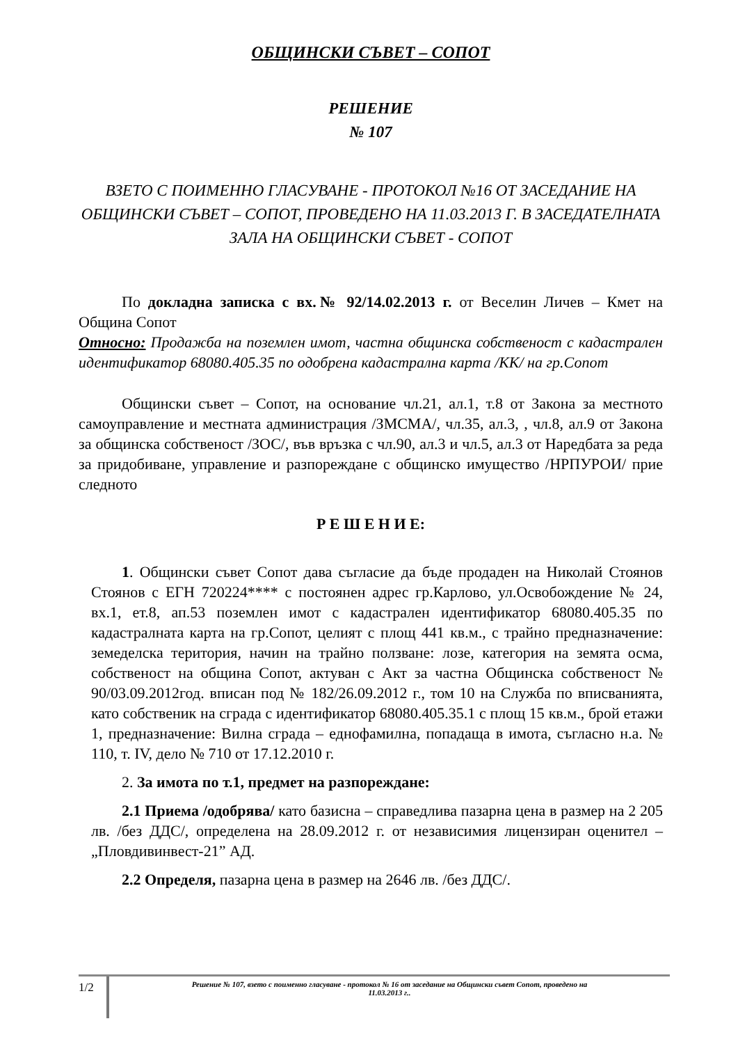ОБЩИНСКИ СЪВЕТ – СОПОТ
РЕШЕНИЕ
№ 107
ВЗЕТО С ПОИМЕННО ГЛАСУВАНЕ - ПРОТОКОЛ №16 ОТ ЗАСЕДАНИЕ НА ОБЩИНСКИ СЪВЕТ – СОПОТ, ПРОВЕДЕНО НА 11.03.2013 Г. В ЗАСЕДАТЕЛНАТА ЗАЛА НА ОБЩИНСКИ СЪВЕТ - СОПОТ
По докладна записка с вх.№ 92/14.02.2013 г. от Веселин Личев – Кмет на Община Сопот
Относно: Продажба на поземлен имот, частна общинска собственост с кадастрален идентификатор 68080.405.35 по одобрена кадастрална карта /КК/ на гр.Сопот
Общински съвет – Сопот, на основание чл.21, ал.1, т.8 от Закона за местното самоуправление и местната администрация /ЗМСМА/, чл.35, ал.3, , чл.8, ал.9 от Закона за общинска собственост /ЗОС/, във връзка с чл.90, ал.3 и чл.5, ал.3 от Наредбата за реда за придобиване, управление и разпореждане с общинско имущество /НРПУРОИ/ прие следното
Р Е Ш Е Н И Е:
1. Общински съвет Сопот дава съгласие да бъде продаден на Николай Стоянов Стоянов с ЕГН 720224**** с постоянен адрес гр.Карлово, ул.Освобождение № 24, вх.1, ет.8, ап.53 поземлен имот с кадастрален идентификатор 68080.405.35 по кадастралната карта на гр.Сопот, целият с площ 441 кв.м., с трайно предназначение: земеделска територия, начин на трайно ползване: лозе, категория на земята осма, собственост на община Сопот, актуван с Акт за частна Общинска собственост № 90/03.09.2012год. вписан под № 182/26.09.2012 г., том 10 на Служба по вписванията, като собственик на сграда с идентификатор 68080.405.35.1 с площ 15 кв.м., брой етажи 1, предназначение: Вилна сграда – еднофамилна, попадаща в имота, съгласно н.а. № 110, т. IV, дело № 710 от 17.12.2010 г.
2. За имота по т.1, предмет на разпореждане:
2.1 Приема /одобрява/ като базисна – справедлива пазарна цена в размер на 2 205 лв. /без ДДС/, определена на 28.09.2012 г. от независимия лицензиран оценител – „Пловдивинвест-21” АД.
2.2 Определя, пазарна цена в размер на 2646 лв. /без ДДС/.
1/2
Решение № 107, взето с поименно гласуване - протокол № 16 от заседание на Общински съвет Сопот, проведено на
11.03.2013 г..